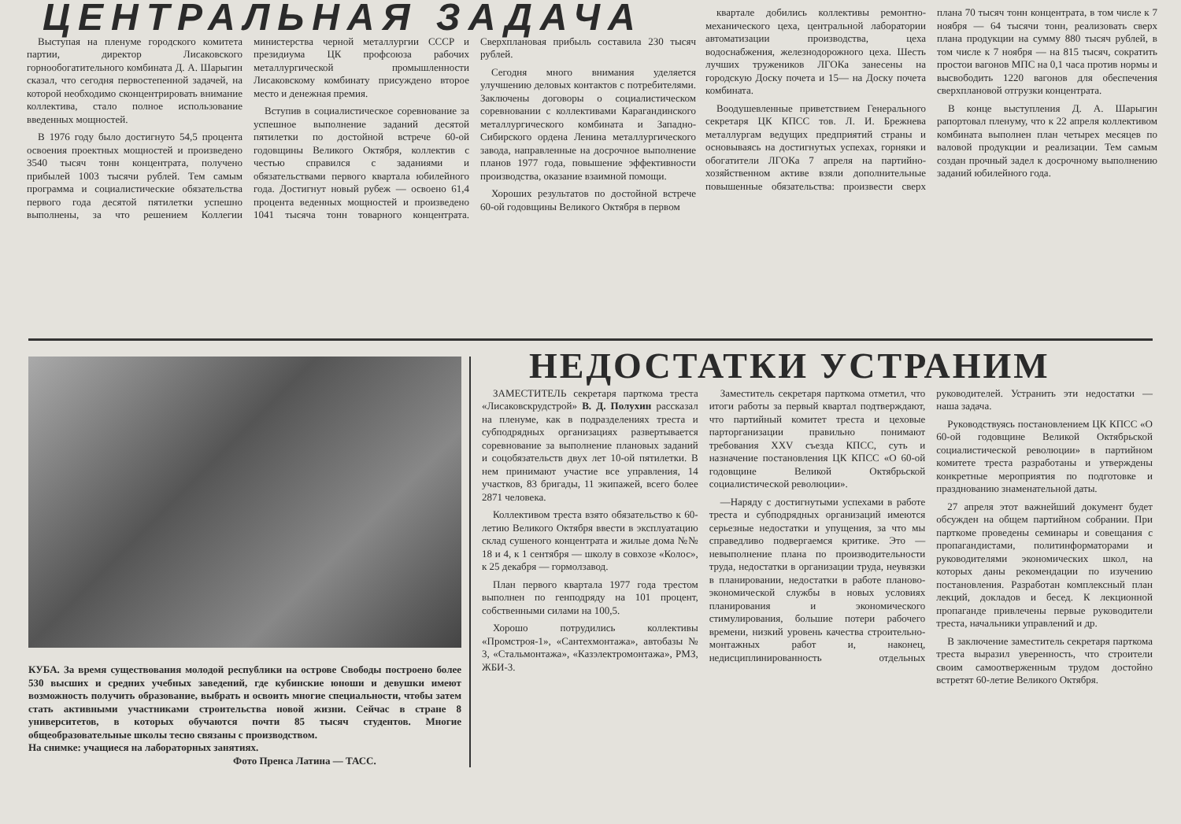ЦЕНТРАЛЬНАЯ ЗАДАЧА
Выступая на пленуме городского комитета партии, директор Лисаковского горнообогатительного комбината Д. А. Шарыгин сказал, что сегодня первостепенной задачей, на которой необходимо сконцентрировать внимание коллектива, стало полное использование введенных мощностей.
В 1976 году было достигнуто 54,5 процента освоения проектных мощностей и произведено 3540 тысяч тонн концентрата, получено прибылей 1003 тысячи рублей. Тем самым программа и социалистические обязательства первого года десятой пятилетки успешно выполнены, за что решением Коллегии министерства черной металлургии СССР и президиума ЦК профсоюза рабочих металлургической промышленности Лисаковскому комбинату присуждено второе место и денежная премия.
Вступив в социалистическое соревнование за успешное выполнение заданий десятой пятилетки по достойной встрече 60-ой годовщины Великого Октября, коллектив с честью справился с заданиями и обязательствами первого квартала юбилейного года. Достигнут новый рубеж — освоено 61,4 процента веденных мощностей и произведено 1041 тысяча тонн товарного концентрата. Сверхплановая прибыль составила 230 тысяч рублей.
Сегодня много внимания уделяется улучшению деловых контактов с потребителями. Заключены договоры о социалистическом соревновании с коллективами Карагандинского металлургического комбината и Западно-Сибирского ордена Ленина металлургического завода, направленные на досрочное выполнение планов 1977 года, повышение эффективности производства, оказание взаимной помощи.
Хороших результатов по достойной встрече 60-ой годовщины Великого Октября в первом
квартале добились коллективы ремонтно-механического цеха, центральной лаборатории автоматизации производства, цеха водоснабжения, железнодорожного цеха. Шесть лучших тружеников ЛГОКа занесены на городскую Доску почета и 15— на Доску почета комбината.
Воодушевленные приветствием Генерального секретаря ЦК КПСС тов. Л. И. Брежнева металлургам ведущих предприятий страны и основываясь на достигнутых успехах, горняки и обогатители ЛГОКа 7 апреля на партийно-хозяйственном активе взяли дополнительные повышенные обязательства: произвести сверх плана 70 тысяч тонн концентрата, в том числе к 7 ноября — 64 тысячи тонн, реализовать сверх плана продукции на сумму 880 тысяч рублей, в том числе к 7 ноября — на 815 тысяч, сократить простои вагонов МПС на 0,1 часа против нормы и высвободить 1220 вагонов для обеспечения сверхплановой отгрузки концентрата.
В конце выступления Д. А. Шарыгин рапортовал пленуму, что к 22 апреля коллективом комбината выполнен план четырех месяцев по валовой продукции и реализации. Тем самым создан прочный задел к досрочному выполнению заданий юбилейного года.
КУБА. За время существования молодой республики на острове Свободы построено более 530 высших и средних учебных заведений, где кубинские юноши и девушки имеют возможность получить образование, выбрать и освоить многие специальности, чтобы затем стать активными участниками строительства новой жизни. Сейчас в стране 8 университетов, в которых обучаются почти 85 тысяч студентов. Многие общеобразовательные школы тесно связаны с производством.
На снимке: учащиеся на лабораторных занятиях.
Фото Пренса Латина — ТАСС.
НЕДОСТАТКИ УСТРАНИМ
ЗАМЕСТИТЕЛЬ секретаря парткома треста «Лисаковскрудстрой» В. Д. Полухин рассказал на пленуме, как в подразделениях треста и субподрядных организациях развертывается соревнование за выполнение плановых заданий и соцобязательств двух лет 10-ой пятилетки. В нем принимают участие все управления, 14 участков, 83 бригады, 11 экипажей, всего более 2871 человека.
Коллективом треста взято обязательство к 60-летию Великого Октября ввести в эксплуатацию склад сушеного концентрата и жилые дома №№ 18 и 4, к 1 сентября — школу в совхозе «Колос», к 25 декабря — гормолзавод.
План первого квартала 1977 года трестом выполнен по генподряду на 101 процент, собственными силами на 100,5.
Хорошо потрудились коллективы «Промстроя-1», «Сантехмонтажа», автобазы № 3, «Стальмонтажа», «Казэлектромонтажа», РМЗ, ЖБИ-3.
Заместитель секретаря парткома отметил, что итоги работы за первый квартал подтверждают, что партийный комитет треста и цеховые парторганизации правильно понимают требования XXV съезда КПСС, суть и назначение постановления ЦК КПСС «О 60-ой годовщине Великой Октябрьской социалистической революции».
—Наряду с достигнутыми успехами в работе треста и субподрядных организаций имеются серьезные недостатки и упущения, за что мы справедливо подвергаемся критике. Это — невыполнение плана по производительности труда, недостатки в организации труда, неувязки в планировании, недостатки в работе планово-экономической службы в новых условиях планирования и экономического стимулирования, большие потери рабочего времени, низкий уровень качества строительно-монтажных работ и, наконец, недисциплинированность отдельных руководителей. Устранить эти недостатки — наша задача.
Руководствуясь постановлением ЦК КПСС «О 60-ой годовщине Великой Октябрьской социалистической революции» в партийном комитете треста разработаны и утверждены конкретные мероприятия по подготовке и празднованию знаменательной даты.
27 апреля этот важнейший документ будет обсужден на общем партийном собрании. При парткоме проведены семинары и совещания с пропагандистами, политинформаторами и руководителями экономических школ, на которых даны рекомендации по изучению постановления. Разработан комплексный план лекций, докладов и бесед. К лекционной пропаганде привлечены первые руководители треста, начальники управлений и др.
В заключение заместитель секретаря парткома треста выразил уверенность, что строители своим самоотверженным трудом достойно встретят 60-летие Великого Октября.